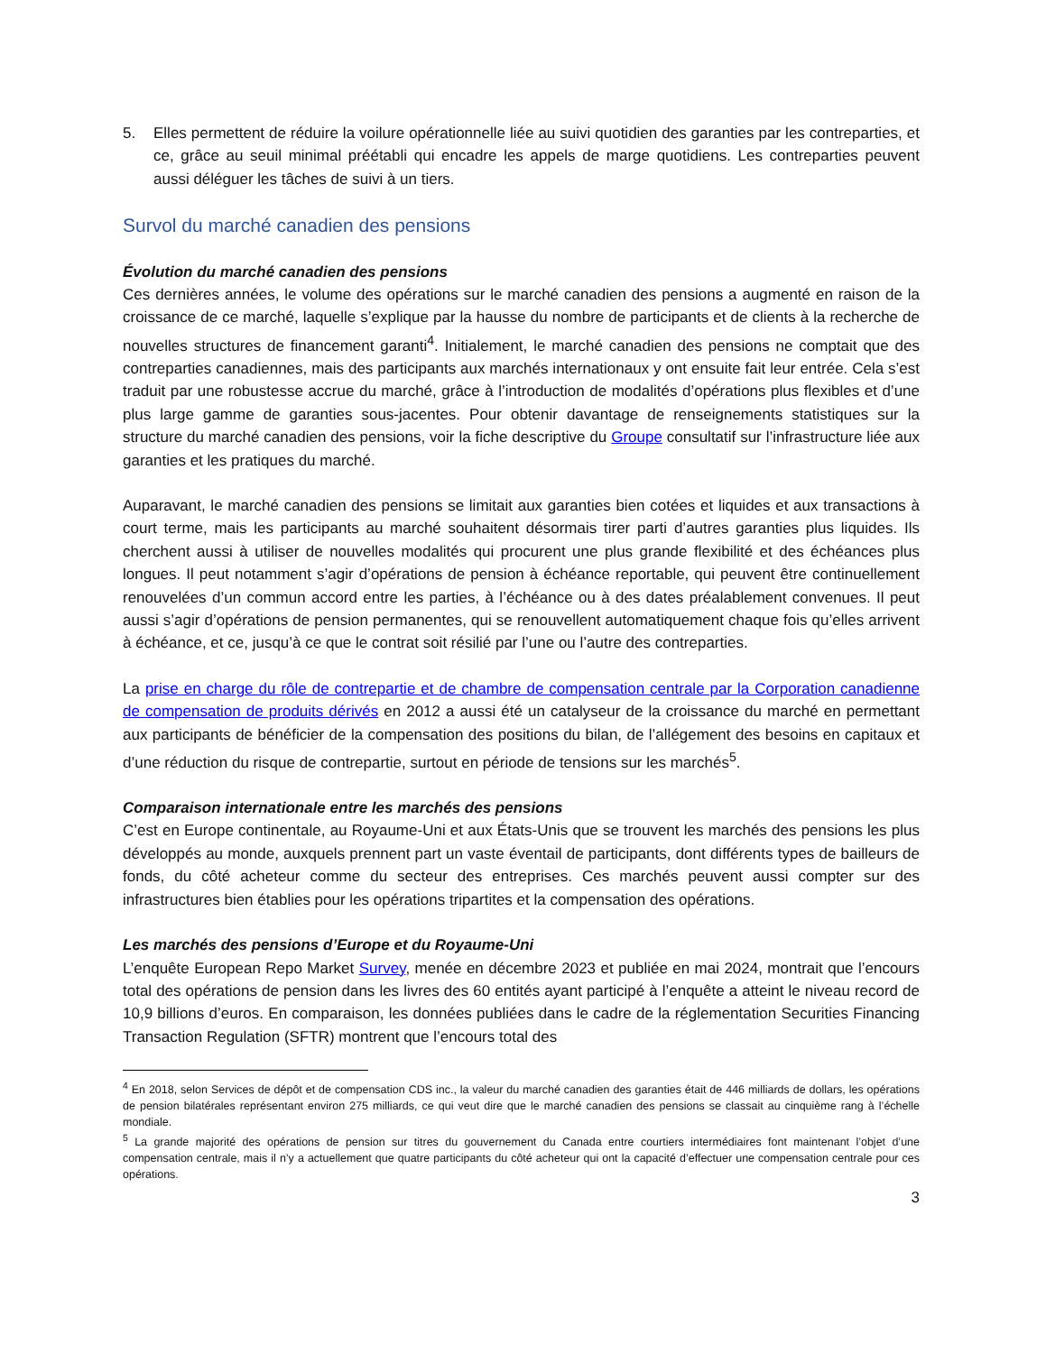5. Elles permettent de réduire la voilure opérationnelle liée au suivi quotidien des garanties par les contreparties, et ce, grâce au seuil minimal préétabli qui encadre les appels de marge quotidiens. Les contreparties peuvent aussi déléguer les tâches de suivi à un tiers.
Survol du marché canadien des pensions
Évolution du marché canadien des pensions
Ces dernières années, le volume des opérations sur le marché canadien des pensions a augmenté en raison de la croissance de ce marché, laquelle s’explique par la hausse du nombre de participants et de clients à la recherche de nouvelles structures de financement garanti<sup>4</sup>. Initialement, le marché canadien des pensions ne comptait que des contreparties canadiennes, mais des participants aux marchés internationaux y ont ensuite fait leur entrée. Cela s’est traduit par une robustesse accrue du marché, grâce à l’introduction de modalités d’opérations plus flexibles et d’une plus large gamme de garanties sous-jacentes. Pour obtenir davantage de renseignements statistiques sur la structure du marché canadien des pensions, voir la fiche descriptive du Groupe consultatif sur l’infrastructure liée aux garanties et les pratiques du marché.
Auparavant, le marché canadien des pensions se limitait aux garanties bien cotées et liquides et aux transactions à court terme, mais les participants au marché souhaitent désormais tirer parti d’autres garanties plus liquides. Ils cherchent aussi à utiliser de nouvelles modalités qui procurent une plus grande flexibilité et des échéances plus longues. Il peut notamment s’agir d’opérations de pension à échéance reportable, qui peuvent être continuellement renouvelées d’un commun accord entre les parties, à l’échéance ou à des dates préalablement convenues. Il peut aussi s’agir d’opérations de pension permanentes, qui se renouvellent automatiquement chaque fois qu’elles arrivent à échéance, et ce, jusqu’à ce que le contrat soit résilié par l’une ou l’autre des contreparties.
La prise en charge du rôle de contrepartie et de chambre de compensation centrale par la Corporation canadienne de compensation de produits dérivés en 2012 a aussi été un catalyseur de la croissance du marché en permettant aux participants de bénéficier de la compensation des positions du bilan, de l’allégement des besoins en capitaux et d’une réduction du risque de contrepartie, surtout en période de tensions sur les marchés<sup>5</sup>.
Comparaison internationale entre les marchés des pensions
C’est en Europe continentale, au Royaume-Uni et aux États-Unis que se trouvent les marchés des pensions les plus développés au monde, auxquels prennent part un vaste éventail de participants, dont différents types de bailleurs de fonds, du côté acheteur comme du secteur des entreprises. Ces marchés peuvent aussi compter sur des infrastructures bien établies pour les opérations tripartites et la compensation des opérations.
Les marchés des pensions d’Europe et du Royaume-Uni
L’enquête European Repo Market Survey, menée en décembre 2023 et publiée en mai 2024, montrait que l’encours total des opérations de pension dans les livres des 60 entités ayant participé à l’enquête a atteint le niveau record de 10,9 billions d’euros. En comparaison, les données publiées dans le cadre de la réglementation Securities Financing Transaction Regulation (SFTR) montrent que l’encours total des
<sup>4</sup> En 2018, selon Services de dépôt et de compensation CDS inc., la valeur du marché canadien des garanties était de 446 milliards de dollars, les opérations de pension bilatérales représentant environ 275 milliards, ce qui veut dire que le marché canadien des pensions se classait au cinquième rang à l’échelle mondiale.
<sup>5</sup> La grande majorité des opérations de pension sur titres du gouvernement du Canada entre courtiers intermédiaires font maintenant l’objet d’une compensation centrale, mais il n’y a actuellement que quatre participants du côté acheteur qui ont la capacité d’effectuer une compensation centrale pour ces opérations.
3